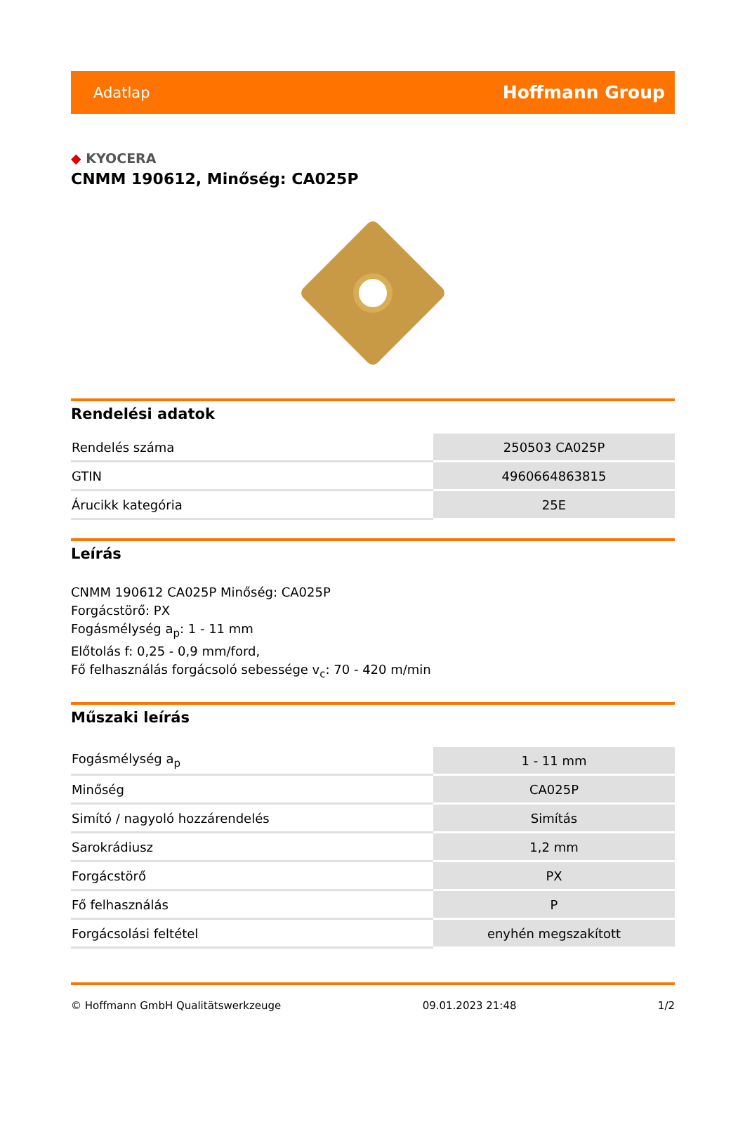Adatlap Hoffmann Group
◆ KYOCERA
CNMM 190612, Minőség: CA025P
Rendelési adatok
| Rendelés száma | 250503 CA025P |
| GTIN | 4960664863815 |
| Árucikk kategória | 25E |
Leírás
CNMM 190612 CA025P Minőség: CA025P
Forgácstörő: PX
Fogásmélység a<sub>p</sub>: 1 - 11 mm
Előtolás f: 0,25 - 0,9 mm/ford,
Fő felhasználás forgácsoló sebessége v<sub>c</sub>: 70 - 420 m/min
Műszaki leírás
| Fogásmélység a<sub>p</sub> | 1 - 11 mm |
| Minőség | CA025P |
| Simító / nagyoló hozzárendelés | Simítás |
| Sarokrádiusz | 1,2 mm |
| Forgácstörő | PX |
| Fő felhasználás | P |
| Forgácsolási feltétel | enyhén megszakított |
© Hoffmann GmbH Qualitätswerkzeuge 09.01.2023 21:48 1/2